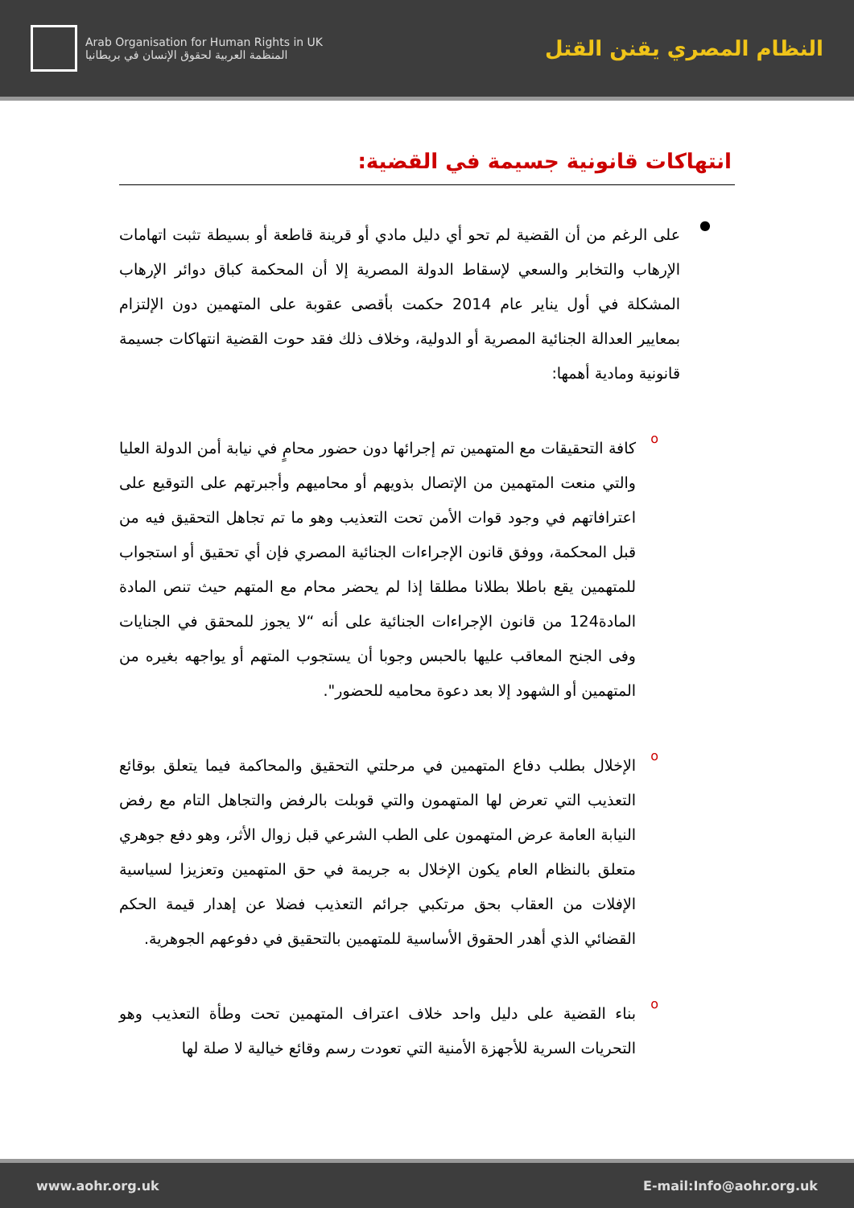Arab Organisation for Human Rights in UK
المنظمة العربية لحقوق الإنسان في بريطانيا
النظام المصري يقنن القتل
انتهاكات قانونية جسيمة في القضية:
●
على الرغم من أن القضية لم تحو أي دليل مادي أو قرينة قاطعة أو بسيطة تثبت اتهامات الإرهاب والتخابر والسعي لإسقاط الدولة المصرية إلا أن المحكمة كباق دوائر الإرهاب المشكلة في أول يناير عام 2014 حكمت بأقصى عقوبة على المتهمين دون الإلتزام بمعايير العدالة الجنائية المصرية أو الدولية، وخلاف ذلك فقد حوت القضية انتهاكات جسيمة قانونية ومادية أهمها:
o
كافة التحقيقات مع المتهمين تم إجرائها دون حضور محامٍ في نيابة أمن الدولة العليا والتي منعت المتهمين من الإتصال بذويهم أو محاميهم وأجبرتهم على التوقيع على اعترافاتهم في وجود قوات الأمن تحت التعذيب وهو ما تم تجاهل التحقيق فيه من قبل المحكمة، ووفق قانون الإجراءات الجنائية المصري فإن أي تحقيق أو استجواب للمتهمين يقع باطلا بطلانا مطلقا إذا لم يحضر محام مع المتهم حيث تنص المادة المادة124 من قانون الإجراءات الجنائية على أنه “لا يجوز للمحقق في الجنايات وفى الجنح المعاقب عليها بالحبس وجوبا أن يستجوب المتهم أو يواجهه بغيره من المتهمين أو الشهود إلا بعد دعوة محاميه للحضور".
o
الإخلال بطلب دفاع المتهمين في مرحلتي التحقيق والمحاكمة فيما يتعلق بوقائع التعذيب التي تعرض لها المتهمون والتي قوبلت بالرفض والتجاهل التام مع رفض النيابة العامة عرض المتهمون على الطب الشرعي قبل زوال الأثر، وهو دفع جوهري متعلق بالنظام العام يكون الإخلال به جريمة في حق المتهمين وتعزيزا لسياسية الإفلات من العقاب بحق مرتكبي جرائم التعذيب فضلا عن إهدار قيمة الحكم القضائي الذي أهدر الحقوق الأساسية للمتهمين بالتحقيق في دفوعهم الجوهرية.
o
بناء القضية على دليل واحد خلاف اعتراف المتهمين تحت وطأة التعذيب وهو التحريات السرية للأجهزة الأمنية التي تعودت رسم وقائع خيالية لا صلة لها
www.aohr.org.uk E-mail:Info@aohr.org.uk